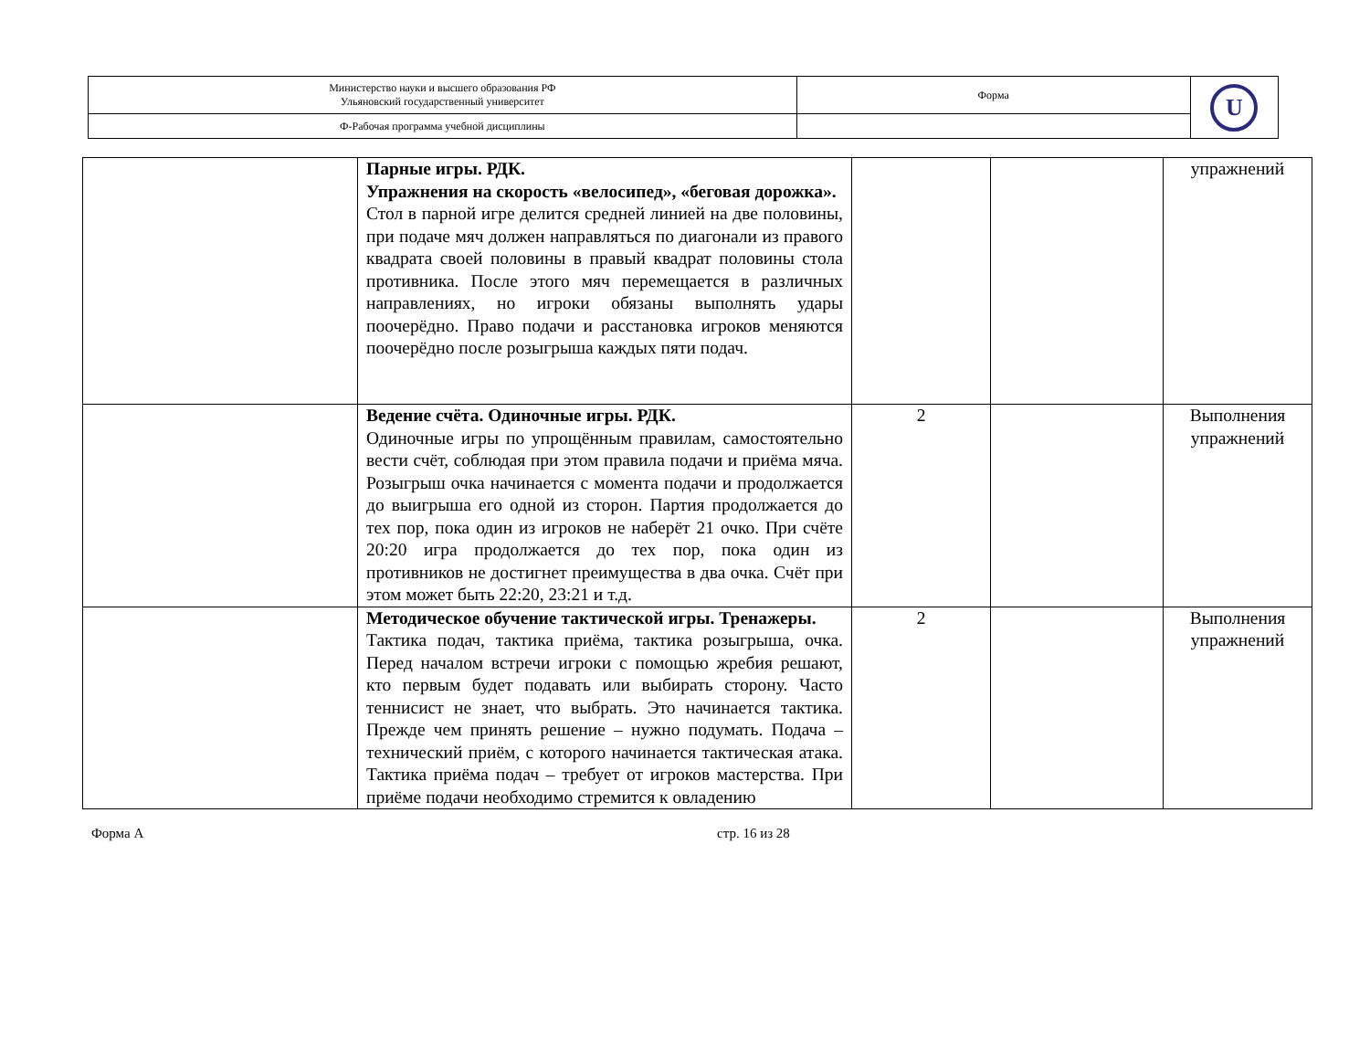| Министерство науки и высшего образования РФ Ульяновский государственный университет | Форма | U |
| Ф-Рабочая программа учебной дисциплины | | |
| | Парные игры. РДК. Упражнения на скорость «велосипед», «беговая дорожка». Стол в парной игре делится средней линией на две половины, при подаче мяч должен направляться по диагонали из правого квадрата своей половины в правый квадрат половины стола противника. После этого мяч перемещается в различных направлениях, но игроки обязаны выполнять удары поочерёдно. Право подачи и расстановка игроков меняются поочерёдно после розыгрыша каждых пяти подач. | | | упражнений |
| | Ведение счёта. Одиночные игры. РДК. Одиночные игры по упрощённым правилам, самостоятельно вести счёт, соблюдая при этом правила подачи и приёма мяча. Розыгрыш очка начинается с момента подачи и продолжается до выигрыша его одной из сторон. Партия продолжается до тех пор, пока один из игроков не наберёт 21 очко. При счёте 20:20 игра продолжается до тех пор, пока один из противников не достигнет преимущества в два очка. Счёт при этом может быть 22:20, 23:21 и т.д. | 2 | | Выполнения упражнений |
| | Методическое обучение тактической игры. Тренажеры. Тактика подач, тактика приёма, тактика розыгрыша, очка. Перед началом встречи игроки с помощью жребия решают, кто первым будет подавать или выбирать сторону. Часто теннисист не знает, что выбрать. Это начинается тактика. Прежде чем принять решение – нужно подумать. Подача – технический приём, с которого начинается тактическая атака. Тактика приёма подач – требует от игроков мастерства. При приёме подачи необходимо стремится к овладению | 2 | | Выполнения упражнений |
Форма А стр. 16 из 28